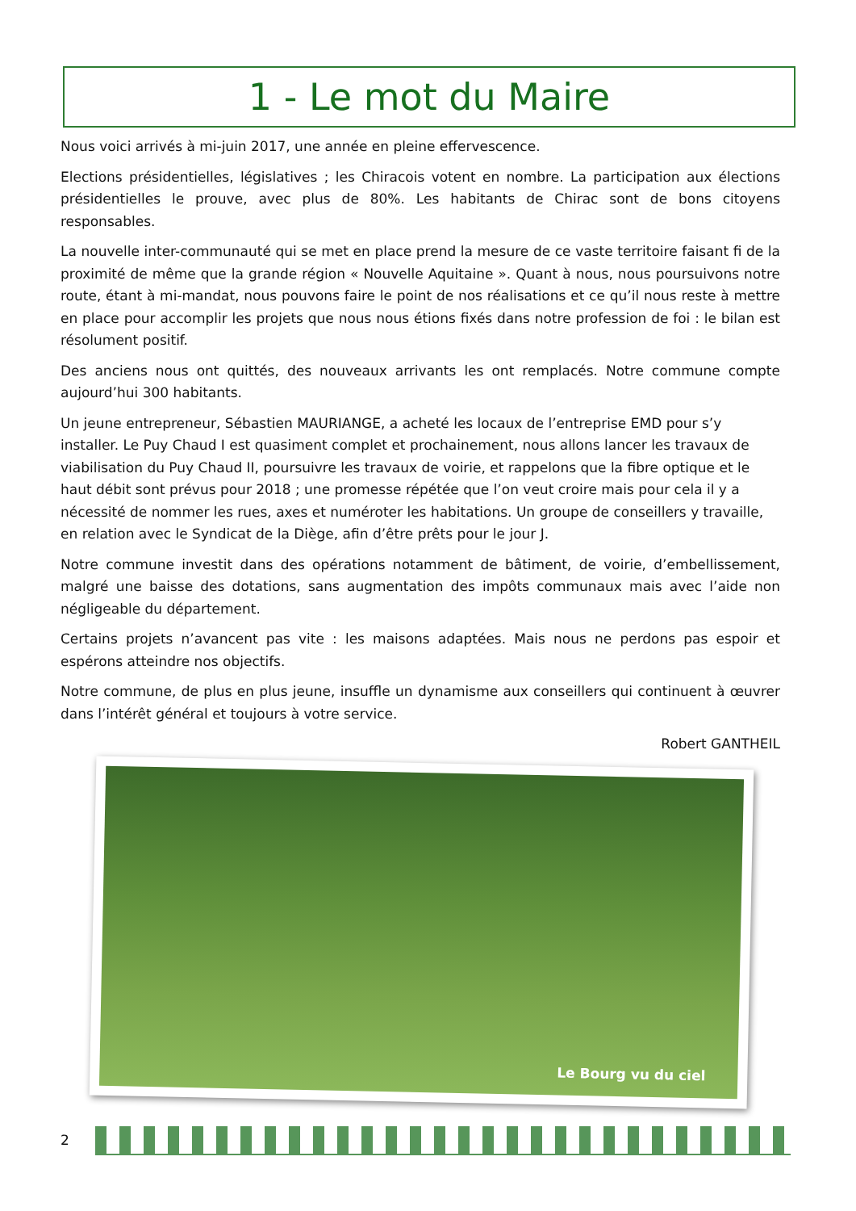1 - Le mot du Maire
Nous voici arrivés à mi-juin 2017, une année en pleine effervescence.
Elections présidentielles, législatives ; les Chiracois votent en nombre. La participation aux élections présidentielles le prouve, avec plus de 80%. Les habitants de Chirac sont de bons citoyens responsables.
La nouvelle inter-communauté qui se met en place prend la mesure de ce vaste territoire faisant fi de la proximité de même que la grande région « Nouvelle Aquitaine ». Quant à nous, nous poursuivons notre route, étant à mi-mandat, nous pouvons faire le point de nos réalisations et ce qu’il nous reste à mettre en place pour accomplir les projets que nous nous étions fixés dans notre profession de foi : le bilan est résolument positif.
Des anciens nous ont quittés, des nouveaux arrivants les ont remplacés. Notre commune compte aujourd’hui 300 habitants.
Un jeune entrepreneur, Sébastien MAURIANGE, a acheté les locaux de l’entreprise EMD pour s’y installer. Le Puy Chaud I est quasiment complet et prochainement, nous allons lancer les travaux de viabilisation du Puy Chaud II, poursuivre les travaux de voirie, et rappelons que la fibre optique et le haut débit sont prévus pour 2018 ; une promesse répétée que l’on veut croire mais pour cela il y a nécessité de nommer les rues, axes et numéroter les habitations. Un groupe de conseillers y travaille, en relation avec le Syndicat de la Diège, afin d’être prêts pour le jour J.
Notre commune investit dans des opérations notamment de bâtiment, de voirie, d’embellissement, malgré une baisse des dotations, sans augmentation des impôts communaux mais avec l’aide non négligeable du département.
Certains projets n’avancent pas vite : les maisons adaptées. Mais nous ne perdons pas espoir et espérons atteindre nos objectifs.
Notre commune, de plus en plus jeune, insuffle un dynamisme aux conseillers qui continuent à œuvrer dans l’intérêt général et toujours à votre service.
Robert GANTHEIL
Le Bourg vu du ciel
2